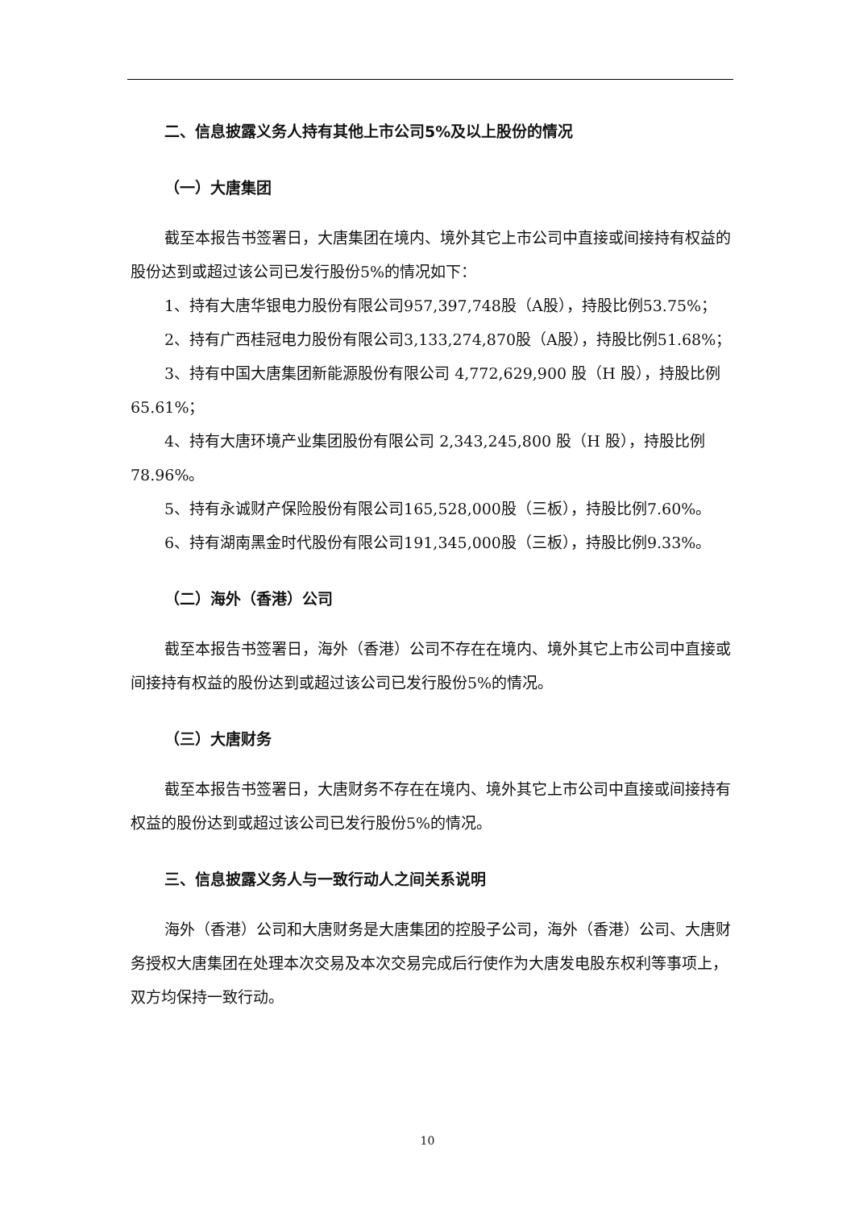二、信息披露义务人持有其他上市公司5%及以上股份的情况
（一）大唐集团
截至本报告书签署日，大唐集团在境内、境外其它上市公司中直接或间接持有权益的股份达到或超过该公司已发行股份5%的情况如下：
1、持有大唐华银电力股份有限公司957,397,748股（A股），持股比例53.75%；
2、持有广西桂冠电力股份有限公司3,133,274,870股（A股），持股比例51.68%；
3、持有中国大唐集团新能源股份有限公司 4,772,629,900 股（H 股），持股比例65.61%；
4、持有大唐环境产业集团股份有限公司 2,343,245,800 股（H 股），持股比例78.96%。
5、持有永诚财产保险股份有限公司165,528,000股（三板），持股比例7.60%。
6、持有湖南黑金时代股份有限公司191,345,000股（三板），持股比例9.33%。
（二）海外（香港）公司
截至本报告书签署日，海外（香港）公司不存在在境内、境外其它上市公司中直接或间接持有权益的股份达到或超过该公司已发行股份5%的情况。
（三）大唐财务
截至本报告书签署日，大唐财务不存在在境内、境外其它上市公司中直接或间接持有权益的股份达到或超过该公司已发行股份5%的情况。
三、信息披露义务人与一致行动人之间关系说明
海外（香港）公司和大唐财务是大唐集团的控股子公司，海外（香港）公司、大唐财务授权大唐集团在处理本次交易及本次交易完成后行使作为大唐发电股东权利等事项上，双方均保持一致行动。
10